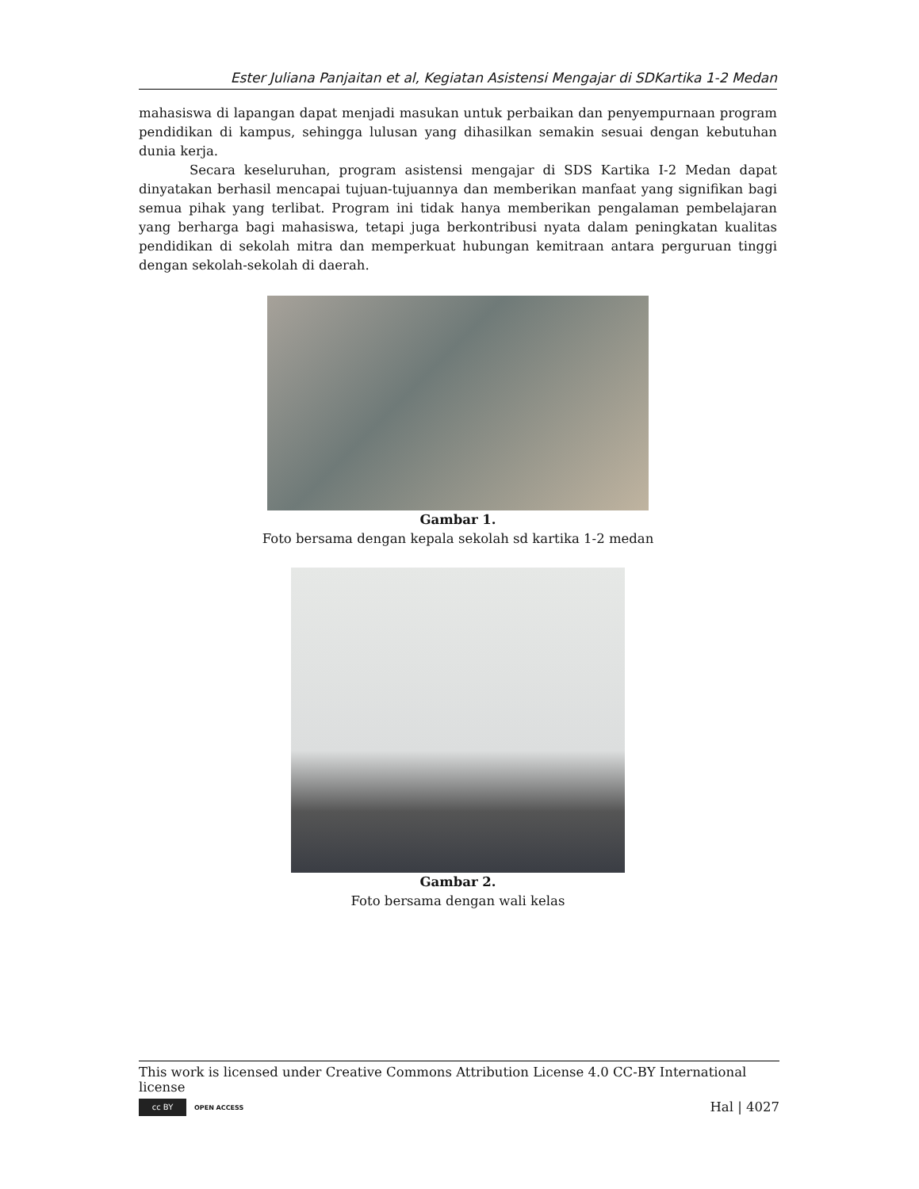Ester Juliana Panjaitan et al, Kegiatan Asistensi Mengajar di SDKartika 1-2 Medan
mahasiswa di lapangan dapat menjadi masukan untuk perbaikan dan penyempurnaan program pendidikan di kampus, sehingga lulusan yang dihasilkan semakin sesuai dengan kebutuhan dunia kerja.
Secara keseluruhan, program asistensi mengajar di SDS Kartika I-2 Medan dapat dinyatakan berhasil mencapai tujuan-tujuannya dan memberikan manfaat yang signifikan bagi semua pihak yang terlibat. Program ini tidak hanya memberikan pengalaman pembelajaran yang berharga bagi mahasiswa, tetapi juga berkontribusi nyata dalam peningkatan kualitas pendidikan di sekolah mitra dan memperkuat hubungan kemitraan antara perguruan tinggi dengan sekolah-sekolah di daerah.
Gambar 1.
Foto bersama dengan kepala sekolah sd kartika 1-2 medan
Gambar 2.
Foto bersama dengan wali kelas
This work is licensed under Creative Commons Attribution License 4.0 CC-BY International license
cc BY OPEN ACCESS
Hal | 4027